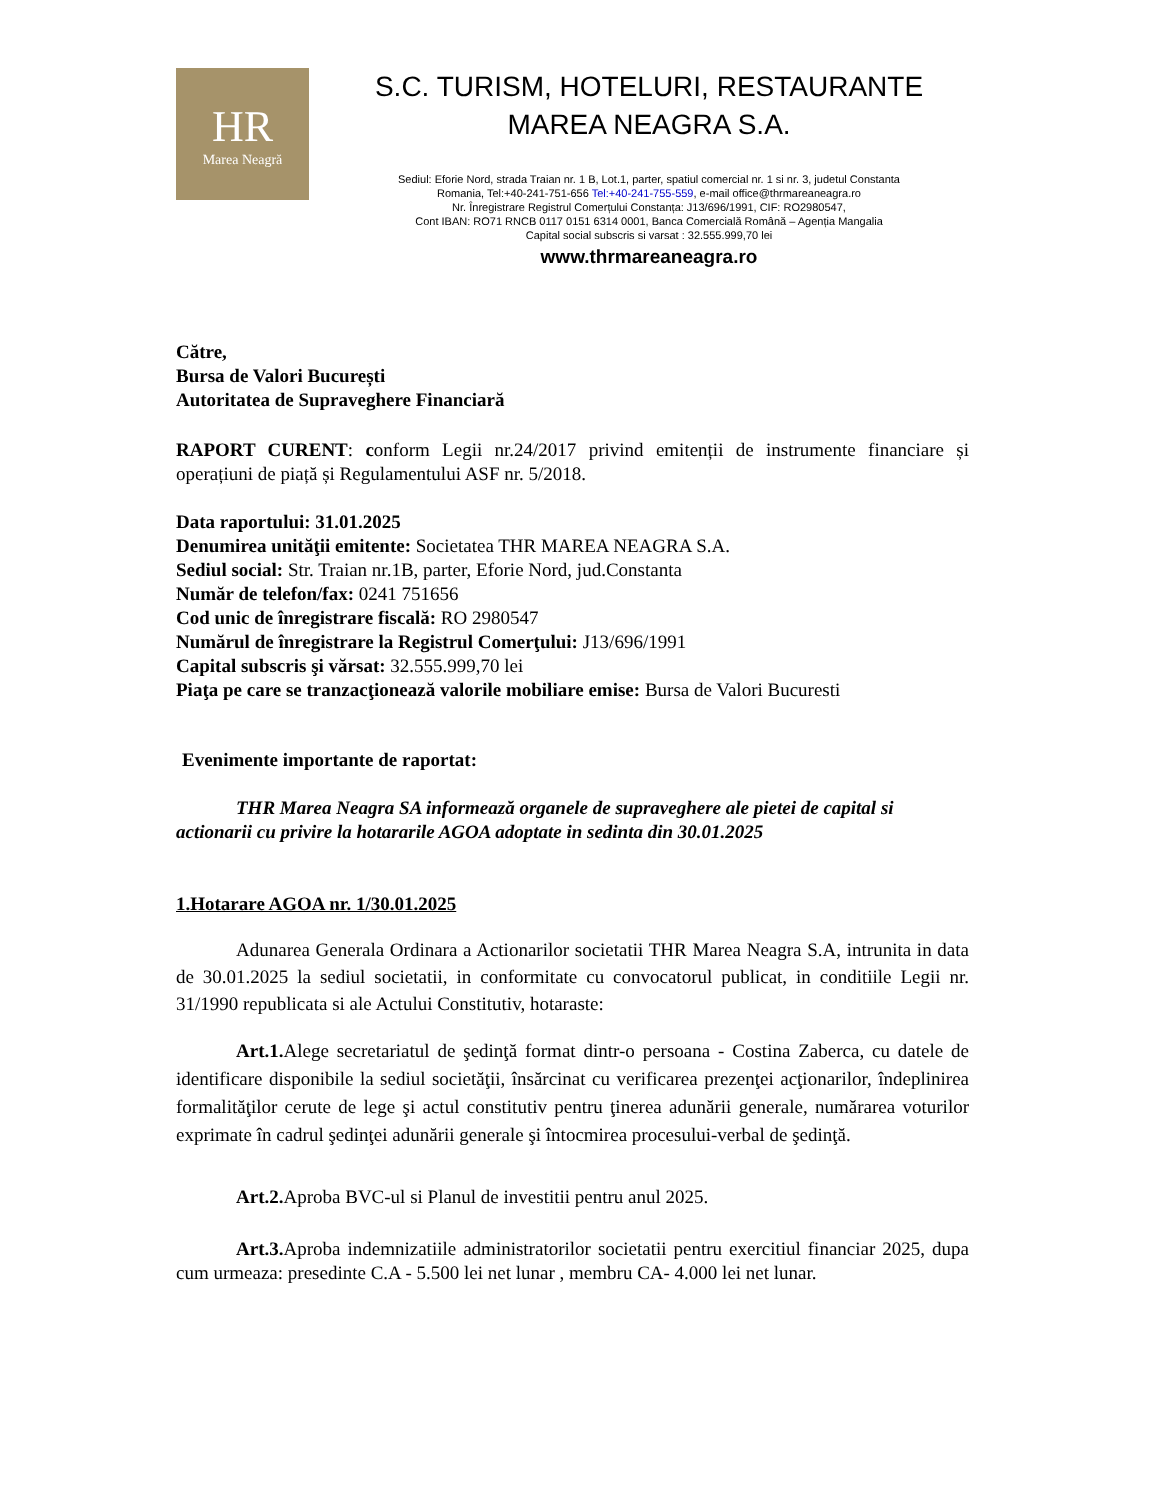HR
Marea Neagră
S.C. TURISM, HOTELURI, RESTAURANTE
MAREA NEAGRA S.A.
Sediul: Eforie Nord, strada Traian nr. 1 B, Lot.1, parter, spatiul comercial nr. 1 si nr. 3, judetul Constanta
Romania, Tel:+40-241-751-656 Tel:+40-241-755-559, e-mail office@thrmareaneagra.ro
Nr. Înregistrare Registrul Comerțului Constanța: J13/696/1991, CIF: RO2980547,
Cont IBAN: RO71 RNCB 0117 0151 6314 0001, Banca Comercială Română – Agenția Mangalia
Capital social subscris si varsat : 32.555.999,70 lei
www.thrmareaneagra.ro
Către,
Bursa de Valori București
Autoritatea de Supraveghere Financiară
RAPORT CURENT: conform Legii nr.24/2017 privind emitenții de instrumente financiare și operațiuni de piață și Regulamentului ASF nr. 5/2018.
Data raportului: 31.01.2025
Denumirea unităţii emitente: Societatea THR MAREA NEAGRA S.A.
Sediul social: Str. Traian nr.1B, parter, Eforie Nord, jud.Constanta
Număr de telefon/fax: 0241 751656
Cod unic de înregistrare fiscală: RO 2980547
Numărul de înregistrare la Registrul Comerţului: J13/696/1991
Capital subscris şi vărsat: 32.555.999,70 lei
Piaţa pe care se tranzacţionează valorile mobiliare emise: Bursa de Valori Bucuresti
Evenimente importante de raportat:
THR Marea Neagra SA informează organele de supraveghere ale pietei de capital si actionarii cu privire la hotararile AGOA adoptate in sedinta din 30.01.2025
1.Hotarare AGOA nr. 1/30.01.2025
Adunarea Generala Ordinara a Actionarilor societatii THR Marea Neagra S.A, intrunita in data de 30.01.2025 la sediul societatii, in conformitate cu convocatorul publicat, in conditiile Legii nr. 31/1990 republicata si ale Actului Constitutiv, hotaraste:
Art.1. Alege secretariatul de şedinţă format dintr-o persoana - Costina Zaberca, cu datele de identificare disponibile la sediul societăţii, însărcinat cu verificarea prezenţei acţionarilor, îndeplinirea formalităţilor cerute de lege şi actul constitutiv pentru ţinerea adunării generale, numărarea voturilor exprimate în cadrul şedinţei adunării generale şi întocmirea procesului-verbal de şedinţă.
Art.2. Aproba BVC-ul si Planul de investitii pentru anul 2025.
Art.3. Aproba indemnizatiile administratorilor societatii pentru exercitiul financiar 2025, dupa cum urmeaza: presedinte C.A - 5.500 lei net lunar , membru CA- 4.000 lei net lunar.